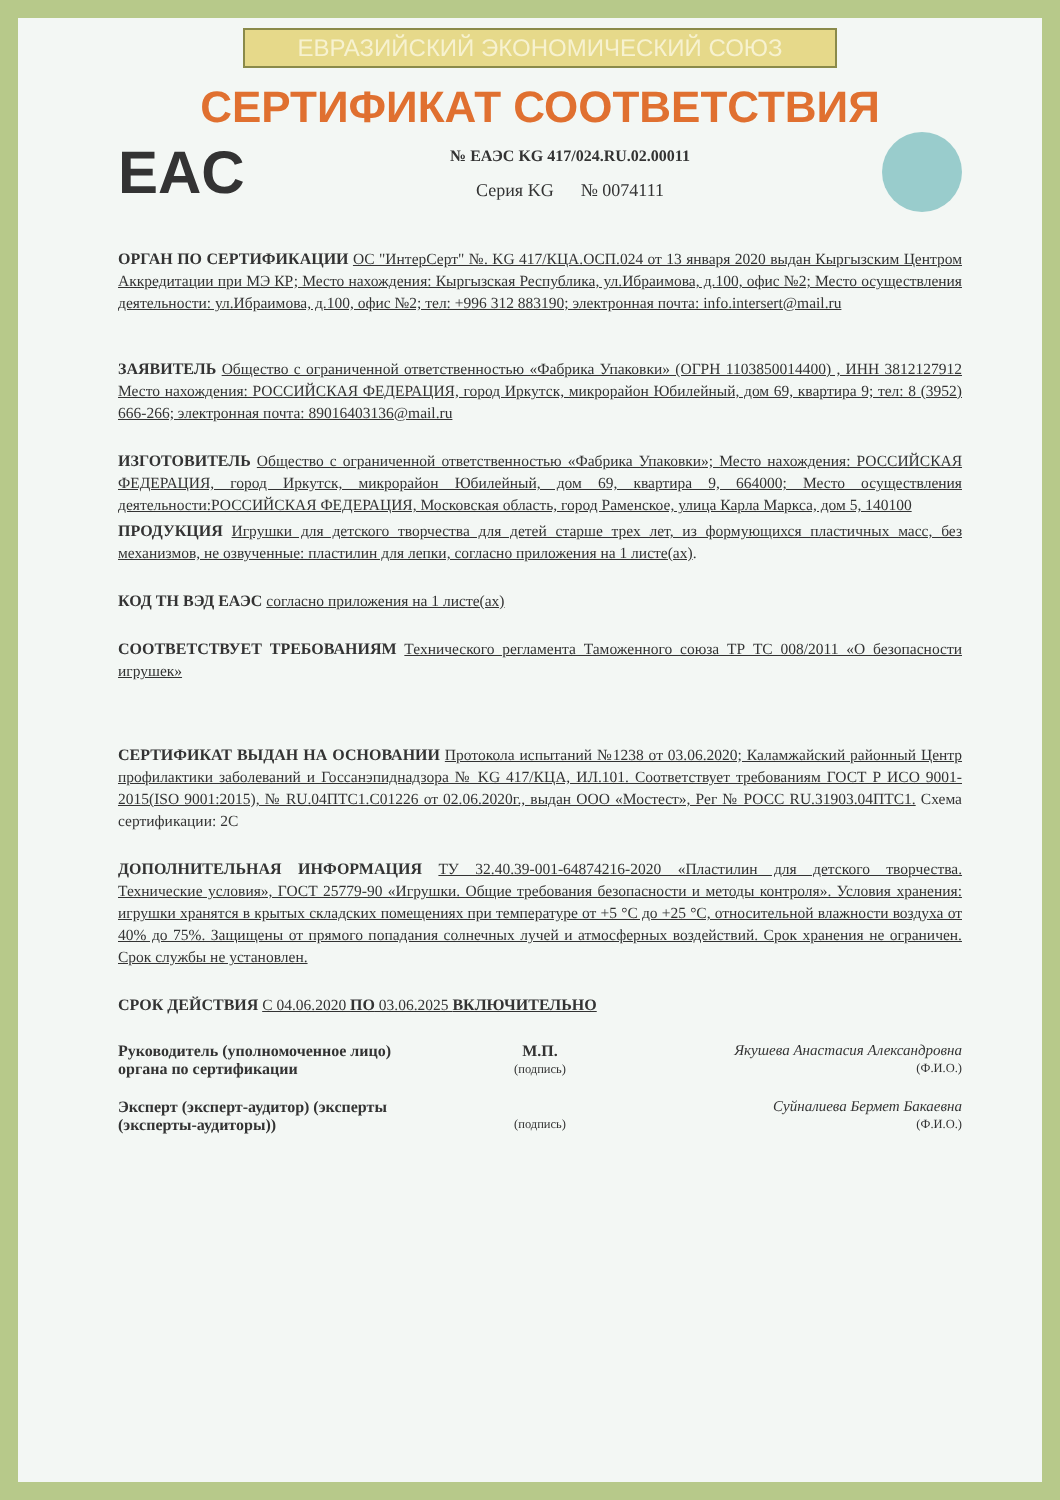ЕВРАЗИЙСКИЙ ЭКОНОМИЧЕСКИЙ СОЮЗ
СЕРТИФИКАТ СООТВЕТСТВИЯ
EAC
№ ЕАЭС KG 417/024.RU.02.00011
Серия KG № 0074111
ОРГАН ПО СЕРТИФИКАЦИИ ОС "ИнтерСерт" №. KG 417/КЦА.ОСП.024 от 13 января 2020 выдан Кыргызским Центром Аккредитации при МЭ КР; Место нахождения: Кыргызская Республика, ул.Ибраимова, д.100, офис №2; Место осуществления деятельности: ул.Ибраимова, д.100, офис №2; тел: +996 312 883190; электронная почта: info.intersert@mail.ru
ЗАЯВИТЕЛЬ Общество с ограниченной ответственностью «Фабрика Упаковки» (ОГРН 1103850014400) , ИНН 3812127912 Место нахождения: РОССИЙСКАЯ ФЕДЕРАЦИЯ, город Иркутск, микрорайон Юбилейный, дом 69, квартира 9; тел: 8 (3952) 666-266; электронная почта: 89016403136@mail.ru
ИЗГОТОВИТЕЛЬ Общество с ограниченной ответственностью «Фабрика Упаковки»; Место нахождения: РОССИЙСКАЯ ФЕДЕРАЦИЯ, город Иркутск, микрорайон Юбилейный, дом 69, квартира 9, 664000; Место осуществления деятельности:РОССИЙСКАЯ ФЕДЕРАЦИЯ, Московская область, город Раменское, улица Карла Маркса, дом 5, 140100
ПРОДУКЦИЯ Игрушки для детского творчества для детей старше трех лет, из формующихся пластичных масс, без механизмов, не озвученные: пластилин для лепки, согласно приложения на 1 листе(ах).
КОД ТН ВЭД ЕАЭС согласно приложения на 1 листе(ах)
СООТВЕТСТВУЕТ ТРЕБОВАНИЯМ Технического регламента Таможенного союза ТР ТС 008/2011 «О безопасности игрушек»
СЕРТИФИКАТ ВЫДАН НА ОСНОВАНИИ Протокола испытаний №1238 от 03.06.2020; Каламжайский районный Центр профилактики заболеваний и Госсанэпиднадзора № KG 417/КЦА, ИЛ.101. Соответствует требованиям ГОСТ Р ИСО 9001-2015(ISO 9001:2015), № RU.04ПТС1.С01226 от 02.06.2020г., выдан ООО «Мостест», Рег № РОСС RU.31903.04ПТС1. Схема сертификации: 2С
ДОПОЛНИТЕЛЬНАЯ ИНФОРМАЦИЯ ТУ 32.40.39-001-64874216-2020 «Пластилин для детского творчества. Технические условия», ГОСТ 25779-90 «Игрушки. Общие требования безопасности и методы контроля». Условия хранения: игрушки хранятся в крытых складских помещениях при температуре от +5 °С до +25 °С, относительной влажности воздуха от 40% до 75%. Защищены от прямого попадания солнечных лучей и атмосферных воздействий. Срок хранения не ограничен. Срок службы не установлен.
СРОК ДЕЙСТВИЯ С 04.06.2020 ПО 03.06.2025 ВКЛЮЧИТЕЛЬНО
Руководитель (уполномоченное лицо) органа по сертификации
М.П.
(подпись)
Якушева Анастасия Александровна
(Ф.И.О.)
Эксперт (эксперт-аудитор) (эксперты (эксперты-аудиторы))
(подпись)
Суйналиева Бермет Бакаевна
(Ф.И.О.)